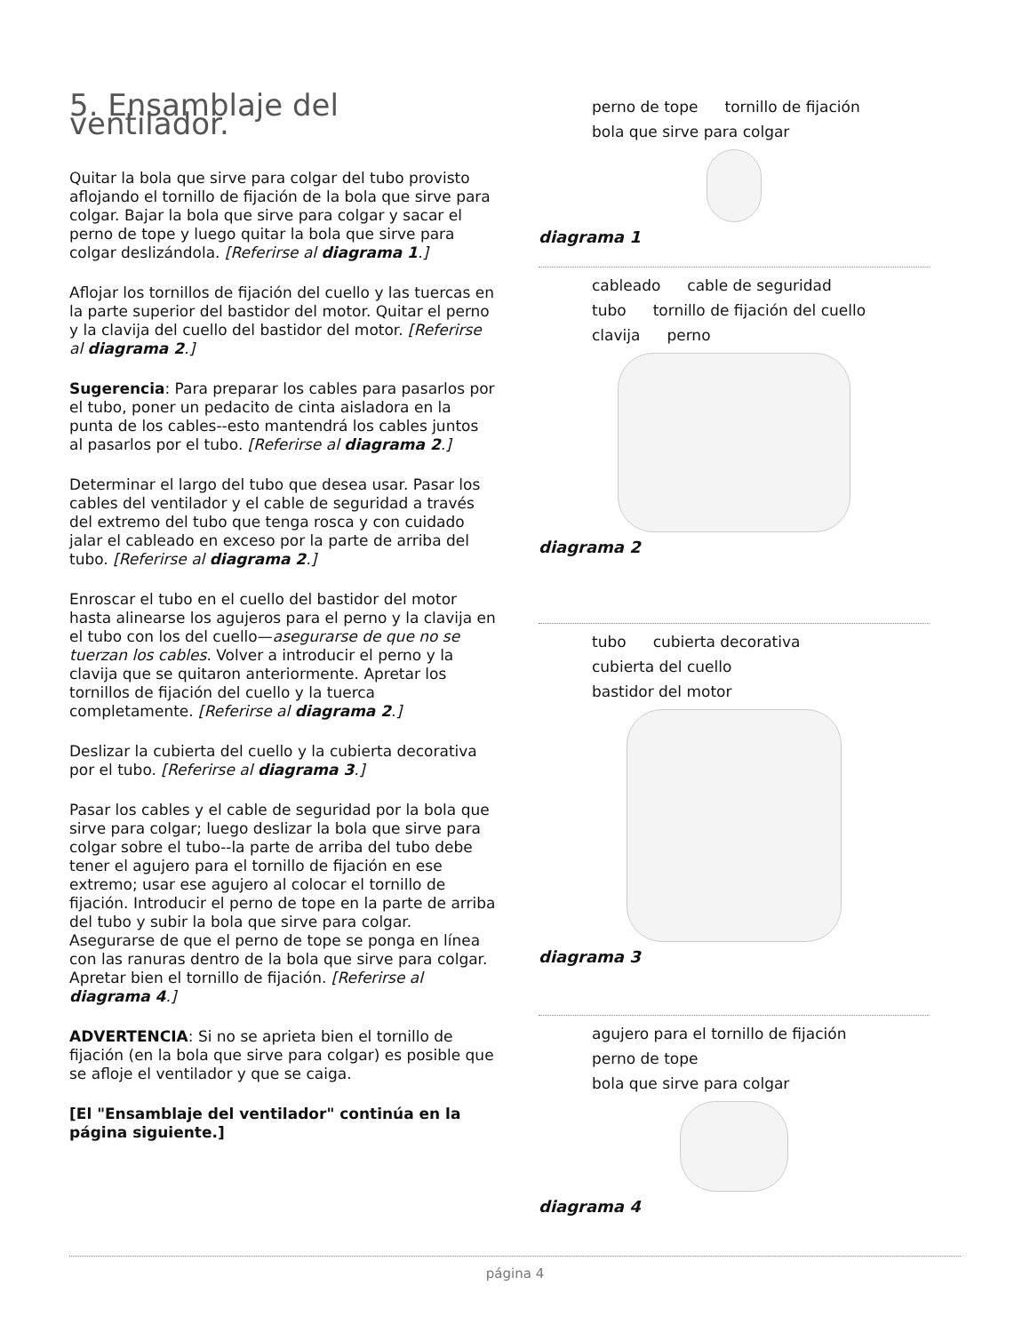5. Ensamblaje del ventilador.
Quitar la bola que sirve para colgar del tubo provisto aflojando el tornillo de fijación de la bola que sirve para colgar. Bajar la bola que sirve para colgar y sacar el perno de tope y luego quitar la bola que sirve para colgar deslizándola. [Referirse al diagrama 1.]
Aflojar los tornillos de fijación del cuello y las tuercas en la parte superior del bastidor del motor. Quitar el perno y la clavija del cuello del bastidor del motor. [Referirse al diagrama 2.]
Sugerencia: Para preparar los cables para pasarlos por el tubo, poner un pedacito de cinta aisladora en la punta de los cables--esto mantendrá los cables juntos al pasarlos por el tubo. [Referirse al diagrama 2.]
Determinar el largo del tubo que desea usar. Pasar los cables del ventilador y el cable de seguridad a través del extremo del tubo que tenga rosca y con cuidado jalar el cableado en exceso por la parte de arriba del tubo. [Referirse al diagrama 2.]
Enroscar el tubo en el cuello del bastidor del motor hasta alinearse los agujeros para el perno y la clavija en el tubo con los del cuello—asegurarse de que no se tuerzan los cables. Volver a introducir el perno y la clavija que se quitaron anteriormente. Apretar los tornillos de fijación del cuello y la tuerca completamente. [Referirse al diagrama 2.]
Deslizar la cubierta del cuello y la cubierta decorativa por el tubo. [Referirse al diagrama 3.]
Pasar los cables y el cable de seguridad por la bola que sirve para colgar; luego deslizar la bola que sirve para colgar sobre el tubo--la parte de arriba del tubo debe tener el agujero para el tornillo de fijación en ese extremo; usar ese agujero al colocar el tornillo de fijación. Introducir el perno de tope en la parte de arriba del tubo y subir la bola que sirve para colgar. Asegurarse de que el perno de tope se ponga en línea con las ranuras dentro de la bola que sirve para colgar. Apretar bien el tornillo de fijación. [Referirse al diagrama 4.]
ADVERTENCIA: Si no se aprieta bien el tornillo de fijación (en la bola que sirve para colgar) es posible que se afloje el ventilador y que se caiga.
[El "Ensamblaje del ventilador" continúa en la página siguiente.]
perno de tope tornillo de fijación bola que sirve para colgar
diagrama 1
cableado cable de seguridad tubo tornillo de fijación del cuello clavija perno
diagrama 2
tubo cubierta decorativa cubierta del cuello bastidor del motor
diagrama 3
agujero para el tornillo de fijación perno de tope bola que sirve para colgar
diagrama 4
página 4